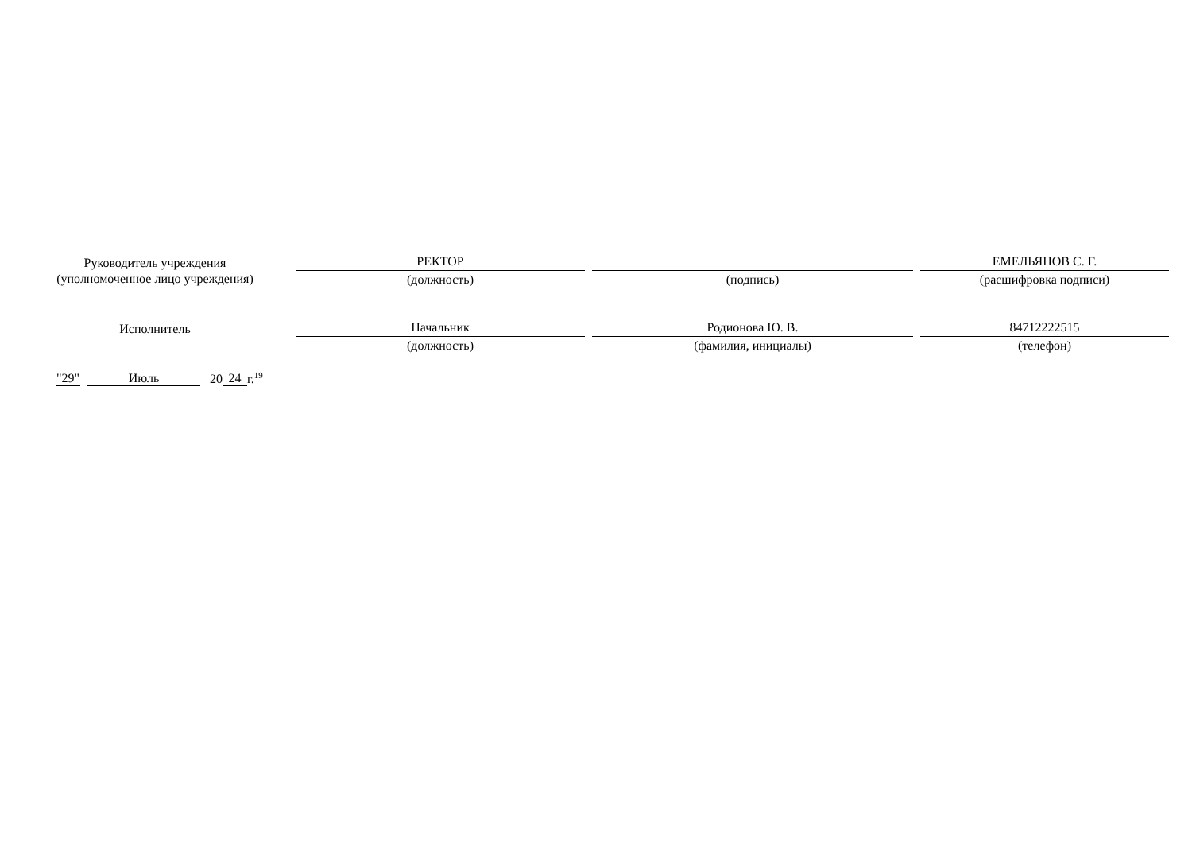Руководитель учреждения
(уполномоченное лицо учреждения)
РЕКТОР
(должность)
(подпись)
ЕМЕЛЬЯНОВ С. Г.
(расшифровка подписи)
Исполнитель
Начальник
(должность)
Родионова Ю. В.
(фамилия, инициалы)
84712222515
(телефон)
"29" Июль 20 24 г.<sup>19</sup>